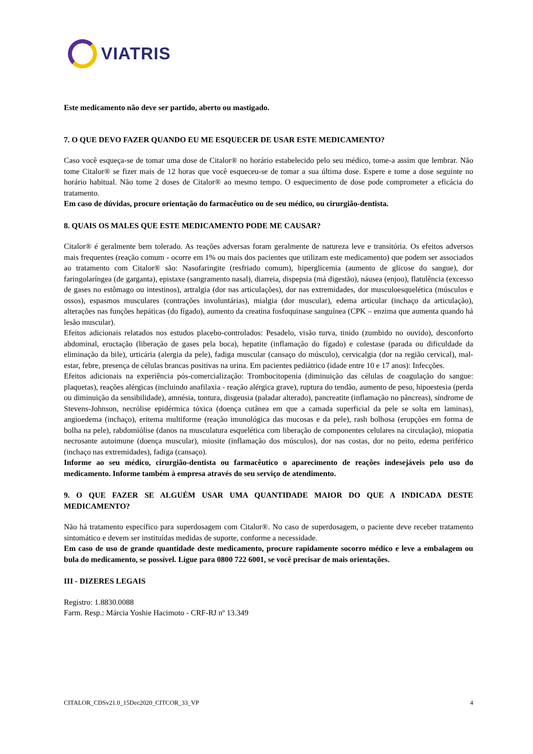VIATRIS
Este medicamento não deve ser partido, aberto ou mastigado.
7. O QUE DEVO FAZER QUANDO EU ME ESQUECER DE USAR ESTE MEDICAMENTO?
Caso você esqueça-se de tomar uma dose de Citalor® no horário estabelecido pelo seu médico, tome-a assim que lembrar. Não tome Citalor® se fizer mais de 12 horas que você esqueceu-se de tomar a sua última dose. Espere e tome a dose seguinte no horário habitual. Não tome 2 doses de Citalor® ao mesmo tempo. O esquecimento de dose pode comprometer a eficácia do tratamento.
Em caso de dúvidas, procure orientação do farmacêutico ou de seu médico, ou cirurgião-dentista.
8. QUAIS OS MALES QUE ESTE MEDICAMENTO PODE ME CAUSAR?
Citalor® é geralmente bem tolerado. As reações adversas foram geralmente de natureza leve e transitória. Os efeitos adversos mais frequentes (reação comum - ocorre em 1% ou mais dos pacientes que utilizam este medicamento) que podem ser associados ao tratamento com Citalor® são: Nasofaringite (resfriado comum), hiperglicemia (aumento de glicose do sangue), dor faringolaríngea (de garganta), epistaxe (sangramento nasal), diarreia, dispepsia (má digestão), náusea (enjoo), flatulência (excesso de gases no estômago ou intestinos), artralgia (dor nas articulações), dor nas extremidades, dor musculoesquelética (músculos e ossos), espasmos musculares (contrações involuntárias), mialgia (dor muscular), edema articular (inchaço da articulação), alterações nas funções hepáticas (do fígado), aumento da creatina fosfoquinase sanguínea (CPK – enzima que aumenta quando há lesão muscular).
Efeitos adicionais relatados nos estudos placebo-controlados: Pesadelo, visão turva, tinido (zumbido no ouvido), desconforto abdominal, eructação (liberação de gases pela boca), hepatite (inflamação do fígado) e colestase (parada ou dificuldade da eliminação da bile), urticária (alergia da pele), fadiga muscular (cansaço do músculo), cervicalgia (dor na região cervical), mal-estar, febre, presença de células brancas positivas na urina. Em pacientes pediátrico (idade entre 10 e 17 anos): Infecções.
Efeitos adicionais na experiência pós-comercialização: Trombocitopenia (diminuição das células de coagulação do sangue: plaquetas), reações alérgicas (incluindo anafilaxia - reação alérgica grave), ruptura do tendão, aumento de peso, hipoestesia (perda ou diminuição da sensibilidade), amnésia, tontura, disgeusia (paladar alterado), pancreatite (inflamação no pâncreas), síndrome de Stevens-Johnson, necrólise epidérmica tóxica (doença cutânea em que a camada superficial da pele se solta em laminas), angioedema (inchaço), eritema multiforme (reação imunológica das mucosas e da pele), rash bolhosa (erupções em forma de bolha na pele), rabdomiólise (danos na musculatura esquelética com liberação de componentes celulares na circulação), miopatia necrosante autoimune (doença muscular), miosite (inflamação dos músculos), dor nas costas, dor no peito, edema periférico (inchaço nas extremidades), fadiga (cansaço).
Informe ao seu médico, cirurgião-dentista ou farmacêutico o aparecimento de reações indesejáveis pelo uso do medicamento. Informe também à empresa através do seu serviço de atendimento.
9. O QUE FAZER SE ALGUÉM USAR UMA QUANTIDADE MAIOR DO QUE A INDICADA DESTE MEDICAMENTO?
Não há tratamento específico para superdosagem com Citalor®. No caso de superdosagem, o paciente deve receber tratamento sintomático e devem ser instituídas medidas de suporte, conforme a necessidade.
Em caso de uso de grande quantidade deste medicamento, procure rapidamente socorro médico e leve a embalagem ou bula do medicamento, se possível. Ligue para 0800 722 6001, se você precisar de mais orientações.
III - DIZERES LEGAIS
Registro: 1.8830.0088
Farm. Resp.: Márcia Yoshie Hacimoto - CRF-RJ nº 13.349
CITALOR_CDSv21.0_15Dec2020_CITCOR_33_VP 4